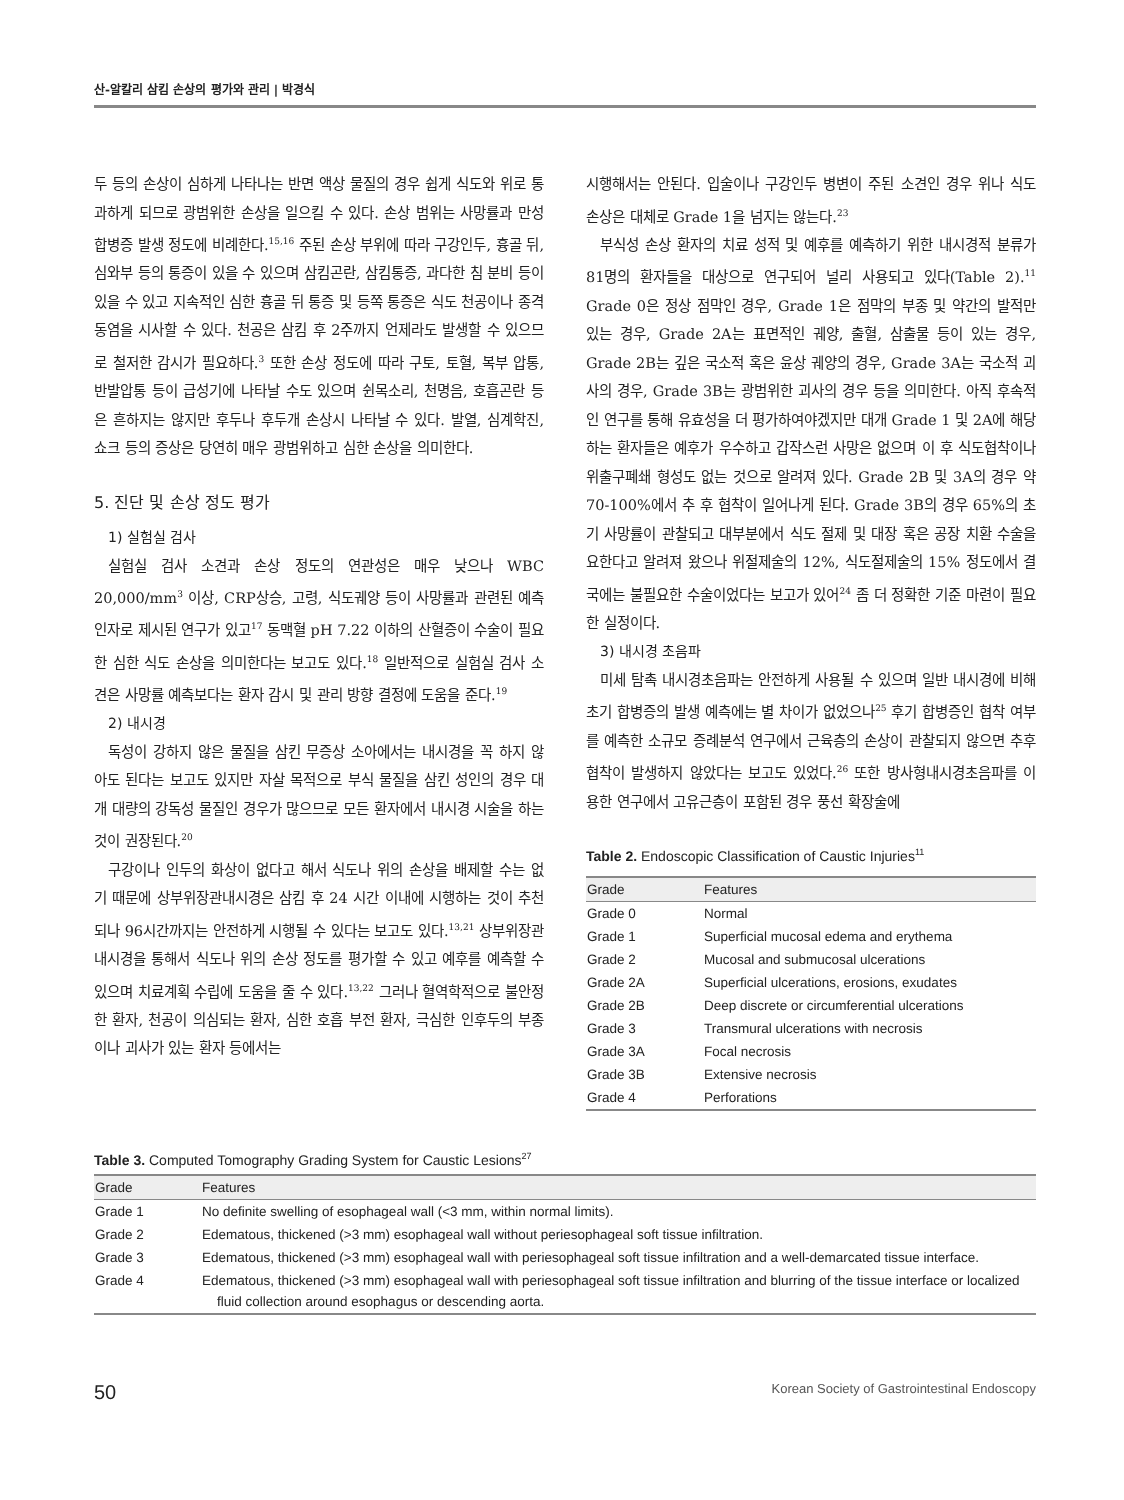산-알칼리 삼킴 손상의 평가와 관리 | 박경식
두 등의 손상이 심하게 나타나는 반면 액상 물질의 경우 쉽게 식도와 위로 통과하게 되므로 광범위한 손상을 일으킬 수 있다. 손상 범위는 사망률과 만성 합병증 발생 정도에 비례한다.<sup>15,16</sup> 주된 손상 부위에 따라 구강인두, 흉골 뒤, 심와부 등의 통증이 있을 수 있으며 삼킴곤란, 삼킴통증, 과다한 침 분비 등이 있을 수 있고 지속적인 심한 흉골 뒤 통증 및 등쪽 통증은 식도 천공이나 종격동염을 시사할 수 있다. 천공은 삼킴 후 2주까지 언제라도 발생할 수 있으므로 철저한 감시가 필요하다.<sup>3</sup> 또한 손상 정도에 따라 구토, 토혈, 복부 압통, 반발압통 등이 급성기에 나타날 수도 있으며 쉰목소리, 천명음, 호흡곤란 등은 흔하지는 않지만 후두나 후두개 손상시 나타날 수 있다. 발열, 심계학진, 쇼크 등의 증상은 당연히 매우 광범위하고 심한 손상을 의미한다.
5. 진단 및 손상 정도 평가
1) 실험실 검사
실험실 검사 소견과 손상 정도의 연관성은 매우 낮으나 WBC 20,000/mm<sup>3</sup> 이상, CRP상승, 고령, 식도궤양 등이 사망률과 관련된 예측 인자로 제시된 연구가 있고<sup>17</sup> 동맥혈 pH 7.22 이하의 산혈증이 수술이 필요한 심한 식도 손상을 의미한다는 보고도 있다.<sup>18</sup> 일반적으로 실험실 검사 소견은 사망률 예측보다는 환자 감시 및 관리 방향 결정에 도움을 준다.<sup>19</sup>
2) 내시경
독성이 강하지 않은 물질을 삼킨 무증상 소아에서는 내시경을 꼭 하지 않아도 된다는 보고도 있지만 자살 목적으로 부식 물질을 삼킨 성인의 경우 대개 대량의 강독성 물질인 경우가 많으므로 모든 환자에서 내시경 시술을 하는 것이 권장된다.<sup>20</sup>
구강이나 인두의 화상이 없다고 해서 식도나 위의 손상을 배제할 수는 없기 때문에 상부위장관내시경은 삼킴 후 24 시간 이내에 시행하는 것이 추천되나 96시간까지는 안전하게 시행될 수 있다는 보고도 있다.<sup>13,21</sup> 상부위장관내시경을 통해서 식도나 위의 손상 정도를 평가할 수 있고 예후를 예측할 수 있으며 치료계획 수립에 도움을 줄 수 있다.<sup>13,22</sup> 그러나 혈역학적으로 불안정한 환자, 천공이 의심되는 환자, 심한 호흡 부전 환자, 극심한 인후두의 부종이나 괴사가 있는 환자 등에서는
시행해서는 안된다. 입술이나 구강인두 병변이 주된 소견인 경우 위나 식도 손상은 대체로 Grade 1을 넘지는 않는다.<sup>23</sup>
부식성 손상 환자의 치료 성적 및 예후를 예측하기 위한 내시경적 분류가 81명의 환자들을 대상으로 연구되어 널리 사용되고 있다(Table 2).<sup>11</sup> Grade 0은 정상 점막인 경우, Grade 1은 점막의 부종 및 약간의 발적만 있는 경우, Grade 2A는 표면적인 궤양, 출혈, 삼출물 등이 있는 경우, Grade 2B는 깊은 국소적 혹은 윤상 궤양의 경우, Grade 3A는 국소적 괴사의 경우, Grade 3B는 광범위한 괴사의 경우 등을 의미한다. 아직 후속적인 연구를 통해 유효성을 더 평가하여야겠지만 대개 Grade 1 및 2A에 해당하는 환자들은 예후가 우수하고 갑작스런 사망은 없으며 이 후 식도협착이나 위출구폐쇄 형성도 없는 것으로 알려져 있다. Grade 2B 및 3A의 경우 약 70-100%에서 추 후 협착이 일어나게 된다. Grade 3B의 경우 65%의 초기 사망률이 관찰되고 대부분에서 식도 절제 및 대장 혹은 공장 치환 수술을 요한다고 알려져 왔으나 위절제술의 12%, 식도절제술의 15% 정도에서 결국에는 불필요한 수술이었다는 보고가 있어<sup>24</sup> 좀 더 정확한 기준 마련이 필요한 실정이다.
3) 내시경 초음파
미세 탐촉 내시경초음파는 안전하게 사용될 수 있으며 일반 내시경에 비해 초기 합병증의 발생 예측에는 별 차이가 없었으나<sup>25</sup> 후기 합병증인 협착 여부를 예측한 소규모 증례분석 연구에서 근육층의 손상이 관찰되지 않으면 추후 협착이 발생하지 않았다는 보고도 있었다.<sup>26</sup> 또한 방사형내시경초음파를 이용한 연구에서 고유근층이 포함된 경우 풍선 확장술에
Table 2. Endoscopic Classification of Caustic Injuries<sup>11</sup>
| Grade | Features |
| --- | --- |
| Grade 0 | Normal |
| Grade 1 | Superficial mucosal edema and erythema |
| Grade 2 | Mucosal and submucosal ulcerations |
| Grade 2A | Superficial ulcerations, erosions, exudates |
| Grade 2B | Deep discrete or circumferential ulcerations |
| Grade 3 | Transmural ulcerations with necrosis |
| Grade 3A | Focal necrosis |
| Grade 3B | Extensive necrosis |
| Grade 4 | Perforations |
Table 3. Computed Tomography Grading System for Caustic Lesions<sup>27</sup>
| Grade | Features |
| --- | --- |
| Grade 1 | No definite swelling of esophageal wall (<3 mm, within normal limits). |
| Grade 2 | Edematous, thickened (>3 mm) esophageal wall without periesophageal soft tissue infiltration. |
| Grade 3 | Edematous, thickened (>3 mm) esophageal wall with periesophageal soft tissue infiltration and a well-demarcated tissue interface. |
| Grade 4 | Edematous, thickened (>3 mm) esophageal wall with periesophageal soft tissue infiltration and blurring of the tissue interface or localized fluid collection around esophagus or descending aorta. |
50 Korean Society of Gastrointestinal Endoscopy